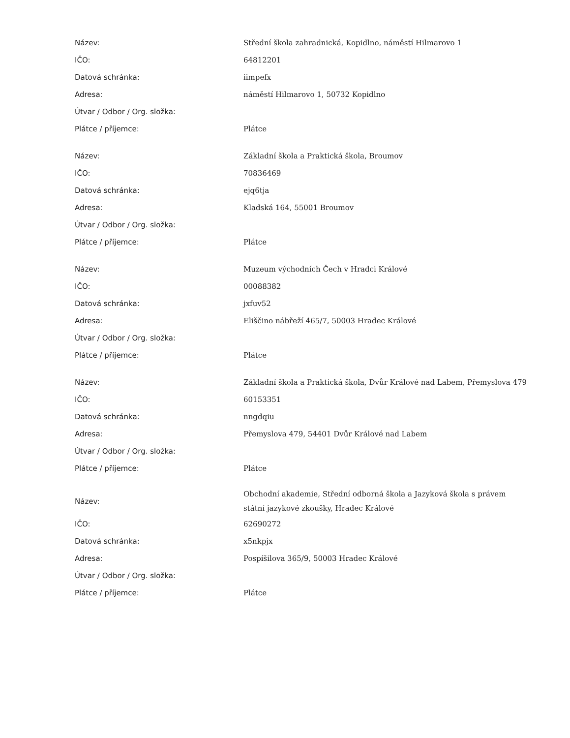| Název: | Střední škola zahradnická, Kopidlno, náměstí Hilmarovo 1 |
| IČO: | 64812201 |
| Datová schránka: | iimpefx |
| Adresa: | náměstí Hilmarovo 1, 50732 Kopidlno |
| Útvar / Odbor / Org. složka: | |
| Plátce / příjemce: | Plátce |
| Název: | Základní škola a Praktická škola, Broumov |
| IČO: | 70836469 |
| Datová schránka: | ejq6tja |
| Adresa: | Kladská 164, 55001 Broumov |
| Útvar / Odbor / Org. složka: | |
| Plátce / příjemce: | Plátce |
| Název: | Muzeum východních Čech v Hradci Králové |
| IČO: | 00088382 |
| Datová schránka: | jxfuv52 |
| Adresa: | Eliščino nábřeží 465/7, 50003 Hradec Králové |
| Útvar / Odbor / Org. složka: | |
| Plátce / příjemce: | Plátce |
| Název: | Základní škola a Praktická škola, Dvůr Králové nad Labem, Přemyslova 479 |
| IČO: | 60153351 |
| Datová schránka: | nngdqiu |
| Adresa: | Přemyslova 479, 54401 Dvůr Králové nad Labem |
| Útvar / Odbor / Org. složka: | |
| Plátce / příjemce: | Plátce |
| Název: | Obchodní akademie, Střední odborná škola a Jazyková škola s právem státní jazykové zkoušky, Hradec Králové |
| IČO: | 62690272 |
| Datová schránka: | x5nkpjx |
| Adresa: | Pospíšilova 365/9, 50003 Hradec Králové |
| Útvar / Odbor / Org. složka: | |
| Plátce / příjemce: | Plátce |